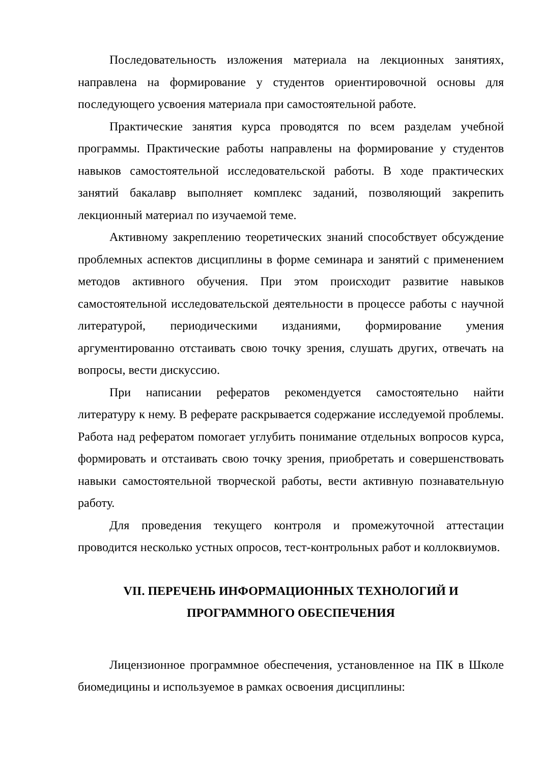Последовательность изложения материала на лекционных занятиях, направлена на формирование у студентов ориентировочной основы для последующего усвоения материала при самостоятельной работе.
Практические занятия курса проводятся по всем разделам учебной программы. Практические работы направлены на формирование у студентов навыков самостоятельной исследовательской работы. В ходе практических занятий бакалавр выполняет комплекс заданий, позволяющий закрепить лекционный материал по изучаемой теме.
Активному закреплению теоретических знаний способствует обсуждение проблемных аспектов дисциплины в форме семинара и занятий с применением методов активного обучения. При этом происходит развитие навыков самостоятельной исследовательской деятельности в процессе работы с научной литературой, периодическими изданиями, формирование умения аргументированно отстаивать свою точку зрения, слушать других, отвечать на вопросы, вести дискуссию.
При написании рефератов рекомендуется самостоятельно найти литературу к нему. В реферате раскрывается содержание исследуемой проблемы. Работа над рефератом помогает углубить понимание отдельных вопросов курса, формировать и отстаивать свою точку зрения, приобретать и совершенствовать навыки самостоятельной творческой работы, вести активную познавательную работу.
Для проведения текущего контроля и промежуточной аттестации проводится несколько устных опросов, тест-контрольных работ и коллоквиумов.
VII. ПЕРЕЧЕНЬ ИНФОРМАЦИОННЫХ ТЕХНОЛОГИЙ И
ПРОГРАММНОГО ОБЕСПЕЧЕНИЯ
Лицензионное программное обеспечения, установленное на ПК в Школе биомедицины и используемое в рамках освоения дисциплины: